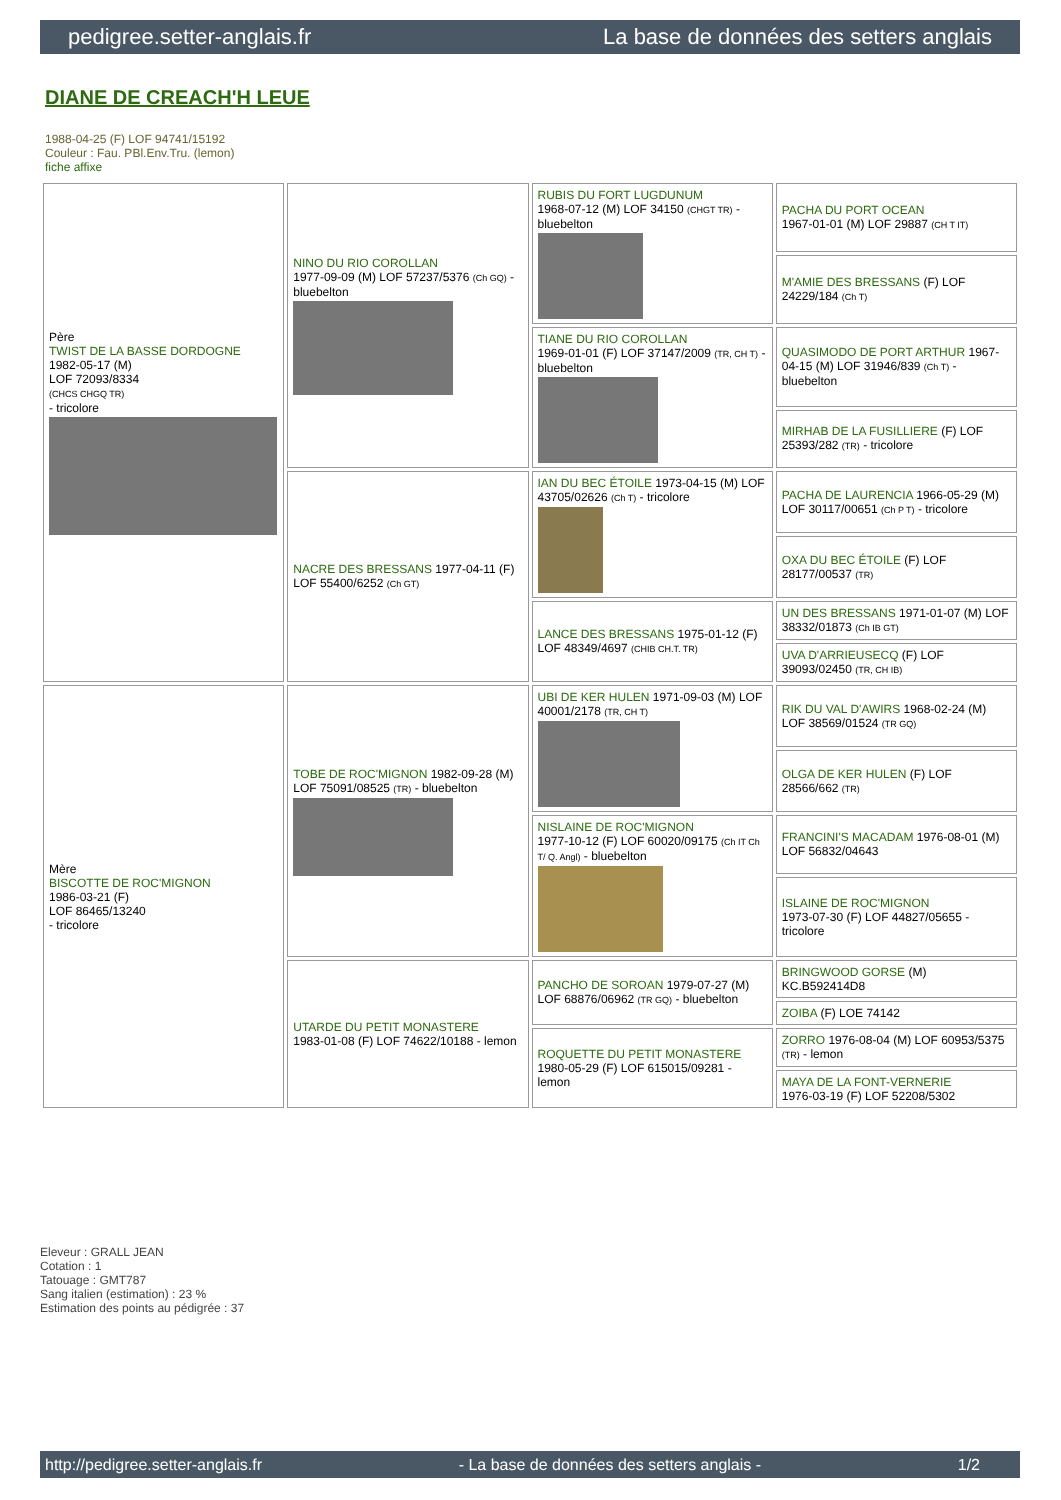pedigree.setter-anglais.fr La base de données des setters anglais
DIANE DE CREACH'H LEUE
1988-04-25 (F) LOF 94741/15192
Couleur : Fau. PBl.Env.Tru. (lemon)
fiche affixe
| Père TWIST DE LA BASSE DORDOGNE 1982-05-17 (M) LOF 72093/8334 (CHCS CHGQ TR) - tricolore | NINO DU RIO COROLLAN 1977-09-09 (M) LOF 57237/5376 (Ch GQ) - bluebelton | RUBIS DU FORT LUGDUNUM 1968-07-12 (M) LOF 34150 (CHGT TR) - bluebelton | PACHA DU PORT OCEAN 1967-01-01 (M) LOF 29887 (CH T IT) |
| | | | M'AMIE DES BRESSANS (F) LOF 24229/184 (Ch T) |
| | | TIANE DU RIO COROLLAN 1969-01-01 (F) LOF 37147/2009 (TR, CH T) - bluebelton | QUASIMODO DE PORT ARTHUR 1967-04-15 (M) LOF 31946/839 (Ch T) - bluebelton |
| | | | MIRHAB DE LA FUSILLIERE (F) LOF 25393/282 (TR) - tricolore |
| | NACRE DES BRESSANS 1977-04-11 (F) LOF 55400/6252 (Ch GT) | IAN DU BEC ÉTOILE 1973-04-15 (M) LOF 43705/02626 (Ch T) - tricolore | PACHA DE LAURENCIA 1966-05-29 (M) LOF 30117/00651 (Ch P T) - tricolore |
| | | | OXA DU BEC ÉTOILE (F) LOF 28177/00537 (TR) |
| | | LANCE DES BRESSANS 1975-01-12 (F) LOF 48349/4697 (CHIB CH.T. TR) | UN DES BRESSANS 1971-01-07 (M) LOF 38332/01873 (Ch IB GT) |
| | | | UVA D'ARRIEUSECQ (F) LOF 39093/02450 (TR, CH IB) |
| Mère BISCOTTE DE ROC'MIGNON 1986-03-21 (F) LOF 86465/13240 - tricolore | TOBE DE ROC'MIGNON 1982-09-28 (M) LOF 75091/08525 (TR) - bluebelton | UBI DE KER HULEN 1971-09-03 (M) LOF 40001/2178 (TR, CH T) | RIK DU VAL D'AWIRS 1968-02-24 (M) LOF 38569/01524 (TR GQ) |
| | | | OLGA DE KER HULEN (F) LOF 28566/662 (TR) |
| | | NISLAINE DE ROC'MIGNON 1977-10-12 (F) LOF 60020/09175 (Ch IT Ch T/ Q. Angl) - bluebelton | FRANCINI'S MACADAM 1976-08-01 (M) LOF 56832/04643 |
| | | | ISLAINE DE ROC'MIGNON 1973-07-30 (F) LOF 44827/05655 - tricolore |
| | UTARDE DU PETIT MONASTERE 1983-01-08 (F) LOF 74622/10188 - lemon | PANCHO DE SOROAN 1979-07-27 (M) LOF 68876/06962 (TR GQ) - bluebelton | BRINGWOOD GORSE (M) KC.B592414D8 |
| | | | ZOIBA (F) LOE 74142 |
| | | ROQUETTE DU PETIT MONASTERE 1980-05-29 (F) LOF 615015/09281 - lemon | ZORRO 1976-08-04 (M) LOF 60953/5375 (TR) - lemon |
| | | | MAYA DE LA FONT-VERNERIE 1976-03-19 (F) LOF 52208/5302 |
Eleveur : GRALL JEAN
Cotation : 1
Tatouage : GMT787
Sang italien (estimation) : 23 %
Estimation des points au pédigrée : 37
http://pedigree.setter-anglais.fr - La base de données des setters anglais - 1/2